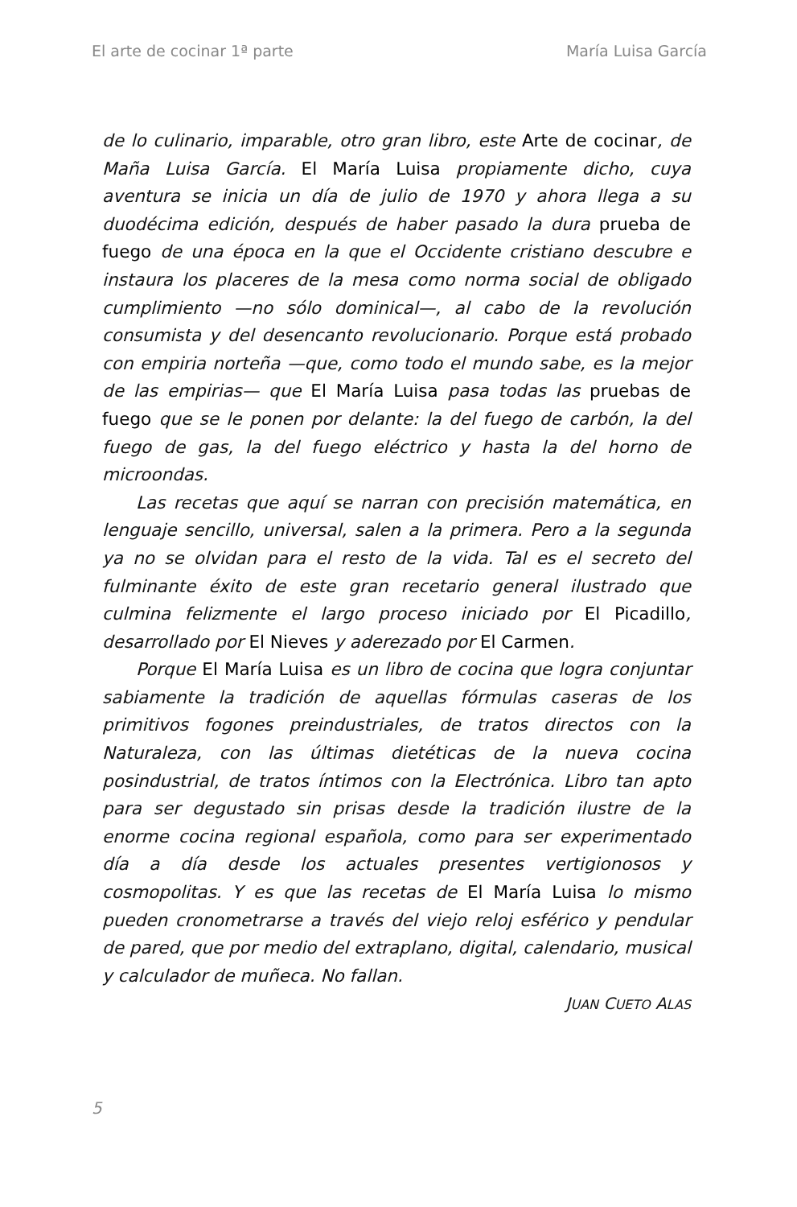El arte de cocinar 1ª parte María Luisa García
de lo culinario, imparable, otro gran libro, este Arte de cocinar, de Maña Luisa García. El María Luisa propiamente dicho, cuya aventura se inicia un día de julio de 1970 y ahora llega a su duodécima edición, después de haber pasado la dura prueba de fuego de una época en la que el Occidente cristiano descubre e instaura los placeres de la mesa como norma social de obligado cumplimiento —no sólo dominical—, al cabo de la revolución consumista y del desencanto revolucionario. Porque está probado con empiria norteña —que, como todo el mundo sabe, es la mejor de las empirias— que El María Luisa pasa todas las pruebas de fuego que se le ponen por delante: la del fuego de carbón, la del fuego de gas, la del fuego eléctrico y hasta la del horno de microondas.
Las recetas que aquí se narran con precisión matemática, en lenguaje sencillo, universal, salen a la primera. Pero a la segunda ya no se olvidan para el resto de la vida. Tal es el secreto del fulminante éxito de este gran recetario general ilustrado que culmina felizmente el largo proceso iniciado por El Picadillo, desarrollado por El Nieves y aderezado por El Carmen.
Porque El María Luisa es un libro de cocina que logra conjuntar sabiamente la tradición de aquellas fórmulas caseras de los primitivos fogones preindustriales, de tratos directos con la Naturaleza, con las últimas dietéticas de la nueva cocina posindustrial, de tratos íntimos con la Electrónica. Libro tan apto para ser degustado sin prisas desde la tradición ilustre de la enorme cocina regional española, como para ser experimentado día a día desde los actuales presentes vertigionosos y cosmopolitas. Y es que las recetas de El María Luisa lo mismo pueden cronometrarse a través del viejo reloj esférico y pendular de pared, que por medio del extraplano, digital, calendario, musical y calculador de muñeca. No fallan.
JUAN CUETO ALAS
5